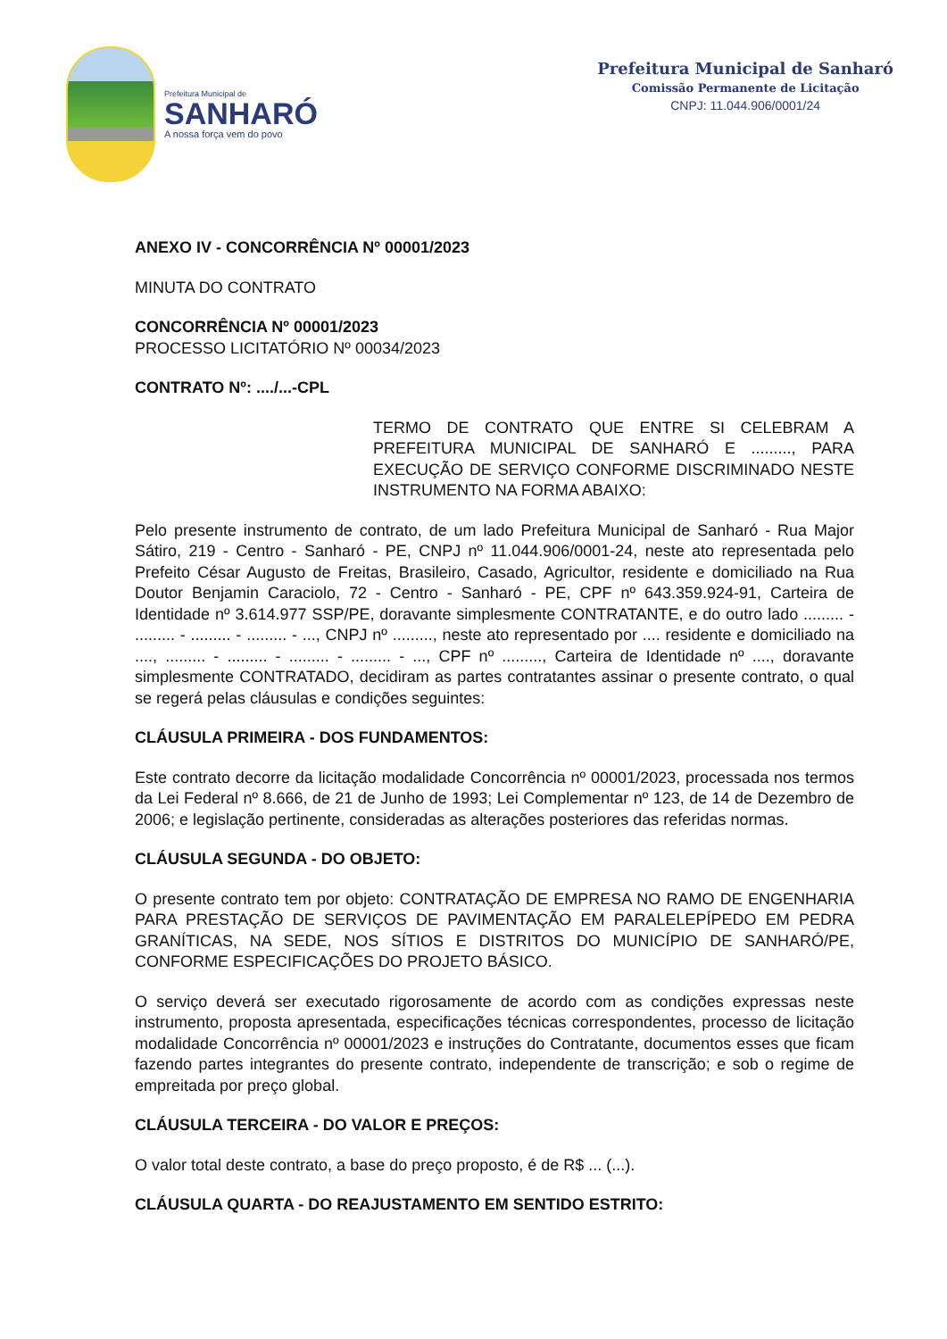Prefeitura Municipal de
SANHARÓ
A nossa força vem do povo
Prefeitura Municipal de Sanharó
Comissão Permanente de Licitação
CNPJ: 11.044.906/0001/24
ANEXO IV - CONCORRÊNCIA Nº 00001/2023
MINUTA DO CONTRATO
CONCORRÊNCIA Nº 00001/2023
PROCESSO LICITATÓRIO Nº 00034/2023
CONTRATO Nº: ..../...-CPL
TERMO DE CONTRATO QUE ENTRE SI CELEBRAM A PREFEITURA MUNICIPAL DE SANHARÓ E ........., PARA EXECUÇÃO DE SERVIÇO CONFORME DISCRIMINADO NESTE INSTRUMENTO NA FORMA ABAIXO:
Pelo presente instrumento de contrato, de um lado Prefeitura Municipal de Sanharó - Rua Major Sátiro, 219 - Centro - Sanharó - PE, CNPJ nº 11.044.906/0001-24, neste ato representada pelo Prefeito César Augusto de Freitas, Brasileiro, Casado, Agricultor, residente e domiciliado na Rua Doutor Benjamin Caraciolo, 72 - Centro - Sanharó - PE, CPF nº 643.359.924-91, Carteira de Identidade nº 3.614.977 SSP/PE, doravante simplesmente CONTRATANTE, e do outro lado ......... - ......... - ......... - ......... - ..., CNPJ nº ........., neste ato representado por .... residente e domiciliado na ...., ......... - ......... - ......... - ......... - ..., CPF nº ........., Carteira de Identidade nº ...., doravante simplesmente CONTRATADO, decidiram as partes contratantes assinar o presente contrato, o qual se regerá pelas cláusulas e condições seguintes:
CLÁUSULA PRIMEIRA - DOS FUNDAMENTOS:
Este contrato decorre da licitação modalidade Concorrência nº 00001/2023, processada nos termos da Lei Federal nº 8.666, de 21 de Junho de 1993; Lei Complementar nº 123, de 14 de Dezembro de 2006; e legislação pertinente, consideradas as alterações posteriores das referidas normas.
CLÁUSULA SEGUNDA - DO OBJETO:
O presente contrato tem por objeto: CONTRATAÇÃO DE EMPRESA NO RAMO DE ENGENHARIA PARA PRESTAÇÃO DE SERVIÇOS DE PAVIMENTAÇÃO EM PARALELEPÍPEDO EM PEDRA GRANÍTICAS, NA SEDE, NOS SÍTIOS E DISTRITOS DO MUNICÍPIO DE SANHARÓ/PE, CONFORME ESPECIFICAÇÕES DO PROJETO BÁSICO.
O serviço deverá ser executado rigorosamente de acordo com as condições expressas neste instrumento, proposta apresentada, especificações técnicas correspondentes, processo de licitação modalidade Concorrência nº 00001/2023 e instruções do Contratante, documentos esses que ficam fazendo partes integrantes do presente contrato, independente de transcrição; e sob o regime de empreitada por preço global.
CLÁUSULA TERCEIRA - DO VALOR E PREÇOS:
O valor total deste contrato, a base do preço proposto, é de R$ ... (...).
CLÁUSULA QUARTA - DO REAJUSTAMENTO EM SENTIDO ESTRITO: